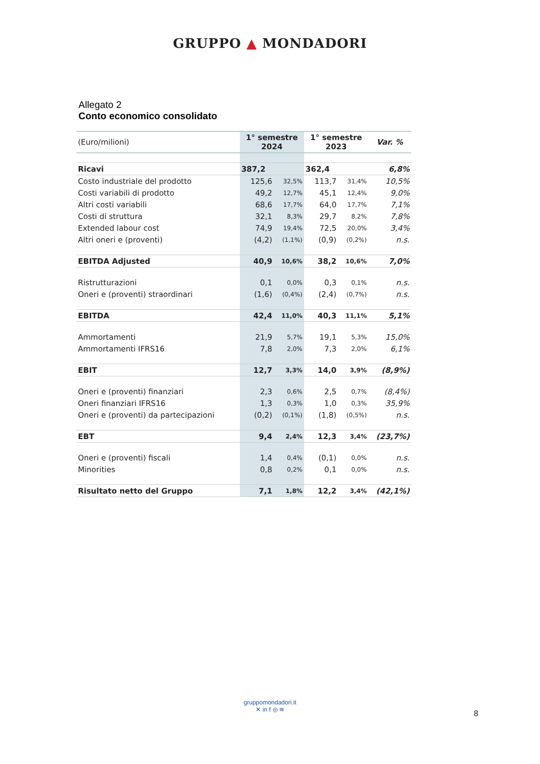GRUPPO ▲ MONDADORI
Allegato 2
Conto economico consolidato
| (Euro/milioni) | 1° semestre 2024 | | 1° semestre 2023 | | Var. % |
| --- | --- | --- | --- | --- | --- |
| Ricavi | 387,2 | | 362,4 | | 6,8% |
| Costo industriale del prodotto | 125,6 | 32,5% | 113,7 | 31,4% | 10,5% |
| Costi variabili di prodotto | 49,2 | 12,7% | 45,1 | 12,4% | 9,0% |
| Altri costi variabili | 68,6 | 17,7% | 64,0 | 17,7% | 7,1% |
| Costi di struttura | 32,1 | 8,3% | 29,7 | 8,2% | 7,8% |
| Extended labour cost | 74,9 | 19,4% | 72,5 | 20,0% | 3,4% |
| Altri oneri e (proventi) | (4,2) | (1,1%) | (0,9) | (0,2%) | n.s. |
| EBITDA Adjusted | 40,9 | 10,6% | 38,2 | 10,6% | 7,0% |
| Ristrutturazioni | 0,1 | 0,0% | 0,3 | 0,1% | n.s. |
| Oneri e (proventi) straordinari | (1,6) | (0,4%) | (2,4) | (0,7%) | n.s. |
| EBITDA | 42,4 | 11,0% | 40,3 | 11,1% | 5,1% |
| Ammortamenti | 21,9 | 5,7% | 19,1 | 5,3% | 15,0% |
| Ammortamenti IFRS16 | 7,8 | 2,0% | 7,3 | 2,0% | 6,1% |
| EBIT | 12,7 | 3,3% | 14,0 | 3,9% | (8,9%) |
| Oneri e (proventi) finanziari | 2,3 | 0,6% | 2,5 | 0,7% | (8,4%) |
| Oneri finanziari IFRS16 | 1,3 | 0,3% | 1,0 | 0,3% | 35,9% |
| Oneri e (proventi) da partecipazioni | (0,2) | (0,1%) | (1,8) | (0,5%) | n.s. |
| EBT | 9,4 | 2,4% | 12,3 | 3,4% | (23,7%) |
| Oneri e (proventi) fiscali | 1,4 | 0,4% | (0,1) | 0,0% | n.s. |
| Minorities | 0,8 | 0,2% | 0,1 | 0,0% | n.s. |
| Risultato netto del Gruppo | 7,1 | 1,8% | 12,2 | 3,4% | (42,1%) |
gruppomondadori.it
✕ in f ◎ ≋
8